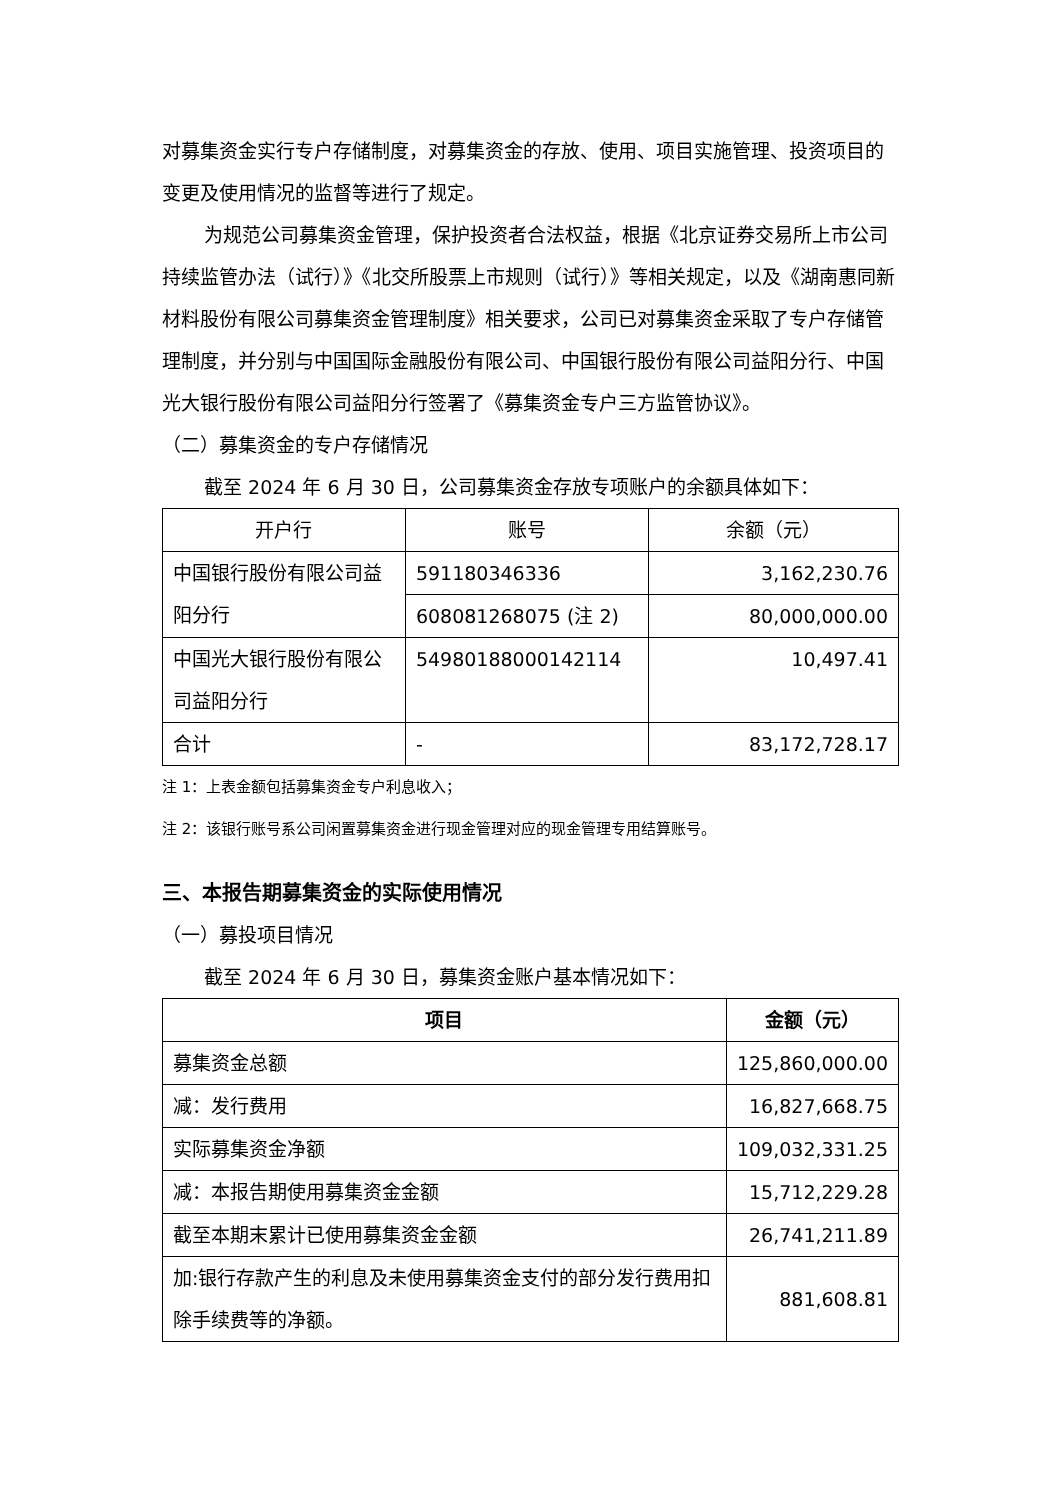对募集资金实行专户存储制度，对募集资金的存放、使用、项目实施管理、投资项目的变更及使用情况的监督等进行了规定。
为规范公司募集资金管理，保护投资者合法权益，根据《北京证券交易所上市公司持续监管办法（试行）》《北交所股票上市规则（试行）》等相关规定，以及《湖南惠同新材料股份有限公司募集资金管理制度》相关要求，公司已对募集资金采取了专户存储管理制度，并分别与中国国际金融股份有限公司、中国银行股份有限公司益阳分行、中国光大银行股份有限公司益阳分行签署了《募集资金专户三方监管协议》。
（二）募集资金的专户存储情况
截至 2024 年 6 月 30 日，公司募集资金存放专项账户的余额具体如下：
| 开户行 | 账号 | 余额（元） |
| --- | --- | --- |
| 中国银行股份有限公司益阳分行 | 591180346336 | 3,162,230.76 |
| | 608081268075 (注 2) | 80,000,000.00 |
| 中国光大银行股份有限公司益阳分行 | 54980188000142114 | 10,497.41 |
| 合计 | - | 83,172,728.17 |
注 1：上表金额包括募集资金专户利息收入；
注 2：该银行账号系公司闲置募集资金进行现金管理对应的现金管理专用结算账号。
三、本报告期募集资金的实际使用情况
（一）募投项目情况
截至 2024 年 6 月 30 日，募集资金账户基本情况如下：
| 项目 | 金额（元） |
| --- | --- |
| 募集资金总额 | 125,860,000.00 |
| 减：发行费用 | 16,827,668.75 |
| 实际募集资金净额 | 109,032,331.25 |
| 减：本报告期使用募集资金金额 | 15,712,229.28 |
| 截至本期末累计已使用募集资金金额 | 26,741,211.89 |
| 加:银行存款产生的利息及未使用募集资金支付的部分发行费用扣除手续费等的净额。 | 881,608.81 |